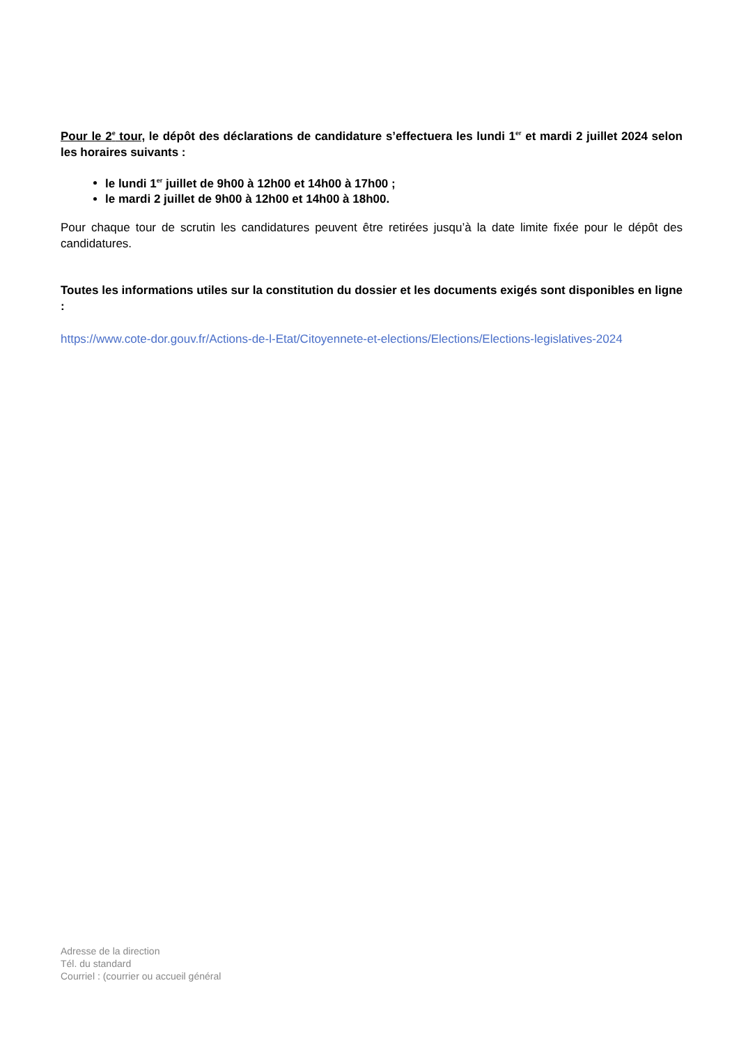Pour le 2<sup>e</sup> tour, le dépôt des déclarations de candidature s’effectuera les lundi 1<sup>er</sup> et mardi 2 juillet 2024 selon les horaires suivants :
le lundi 1<sup>er</sup> juillet de 9h00 à 12h00 et 14h00 à 17h00 ;
le mardi 2 juillet de 9h00 à 12h00 et 14h00 à 18h00.
Pour chaque tour de scrutin les candidatures peuvent être retirées jusqu’à la date limite fixée pour le dépôt des candidatures.
Toutes les informations utiles sur la constitution du dossier et les documents exigés sont disponibles en ligne :
https://www.cote-dor.gouv.fr/Actions-de-l-Etat/Citoyennete-et-elections/Elections/Elections-legislatives-2024
Adresse de la direction
Tél. du standard
Courriel : (courrier ou accueil général